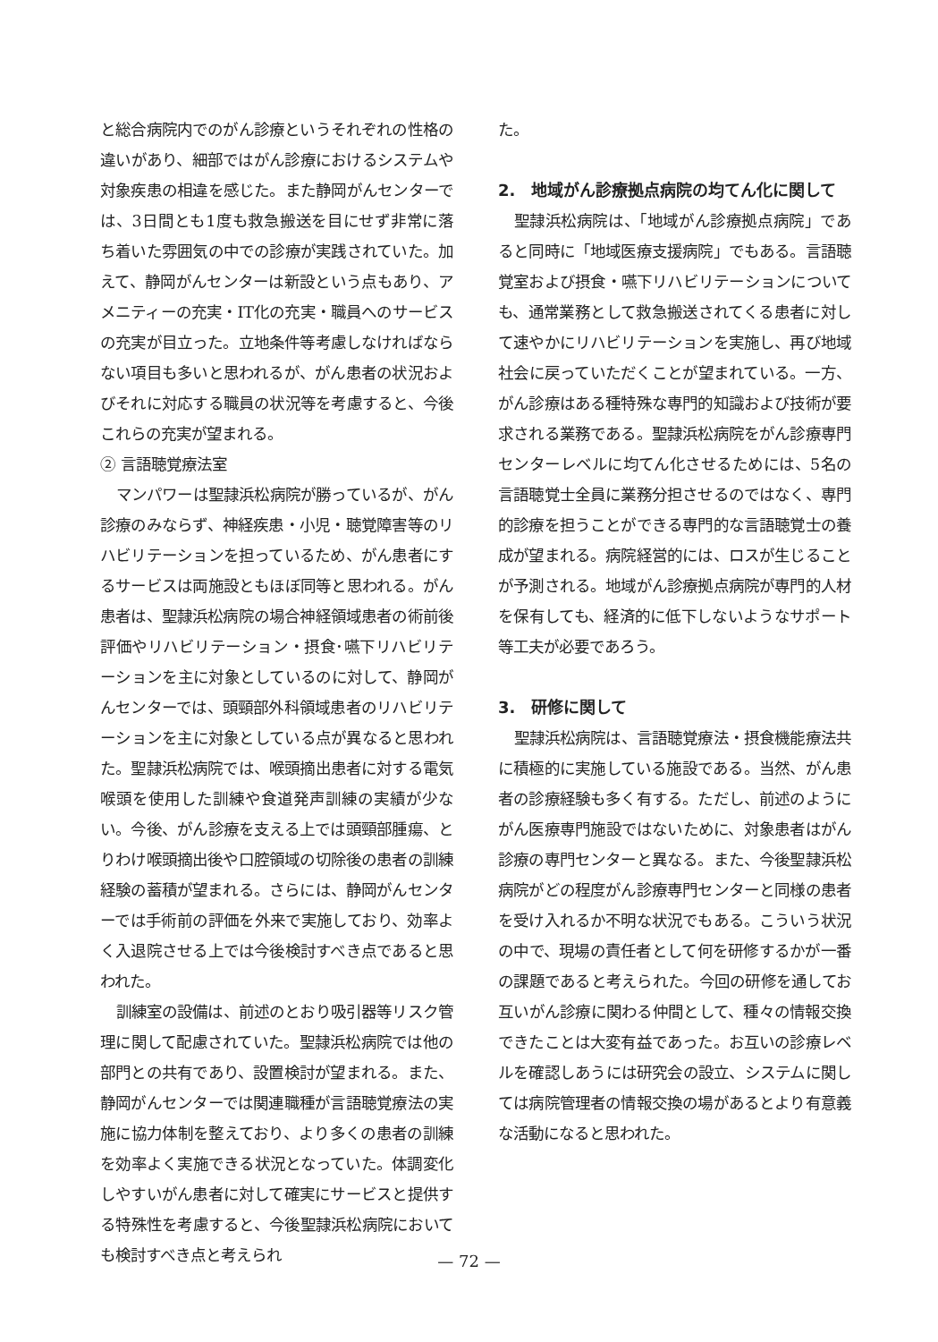と総合病院内でのがん診療というそれぞれの性格の違いがあり、細部ではがん診療におけるシステムや対象疾患の相違を感じた。また静岡がんセンターでは、3日間とも1度も救急搬送を目にせず非常に落ち着いた雰囲気の中での診療が実践されていた。加えて、静岡がんセンターは新設という点もあり、アメニティーの充実・IT化の充実・職員へのサービスの充実が目立った。立地条件等考慮しなければならない項目も多いと思われるが、がん患者の状況およびそれに対応する職員の状況等を考慮すると、今後これらの充実が望まれる。
② 言語聴覚療法室
マンパワーは聖隷浜松病院が勝っているが、がん診療のみならず、神経疾患・小児・聴覚障害等のリハビリテーションを担っているため、がん患者にするサービスは両施設ともほぼ同等と思われる。がん患者は、聖隷浜松病院の場合神経領域患者の術前後評価やリハビリテーション・摂食･嚥下リハビリテーションを主に対象としているのに対して、静岡がんセンターでは、頭頸部外科領域患者のリハビリテーションを主に対象としている点が異なると思われた。聖隷浜松病院では、喉頭摘出患者に対する電気喉頭を使用した訓練や食道発声訓練の実績が少ない。今後、がん診療を支える上では頭頸部腫瘍、とりわけ喉頭摘出後や口腔領域の切除後の患者の訓練経験の蓄積が望まれる。さらには、静岡がんセンターでは手術前の評価を外来で実施しており、効率よく入退院させる上では今後検討すべき点であると思われた。
訓練室の設備は、前述のとおり吸引器等リスク管理に関して配慮されていた。聖隷浜松病院では他の部門との共有であり、設置検討が望まれる。また、静岡がんセンターでは関連職種が言語聴覚療法の実施に協力体制を整えており、より多くの患者の訓練を効率よく実施できる状況となっていた。体調変化しやすいがん患者に対して確実にサービスと提供する特殊性を考慮すると、今後聖隷浜松病院においても検討すべき点と考えられ
た。
2.　地域がん診療拠点病院の均てん化に関して
聖隷浜松病院は、「地域がん診療拠点病院」であると同時に「地域医療支援病院」でもある。言語聴覚室および摂食・嚥下リハビリテーションについても、通常業務として救急搬送されてくる患者に対して速やかにリハビリテーションを実施し、再び地域社会に戻っていただくことが望まれている。一方、がん診療はある種特殊な専門的知識および技術が要求される業務である。聖隷浜松病院をがん診療専門センターレベルに均てん化させるためには、5名の言語聴覚士全員に業務分担させるのではなく、専門的診療を担うことができる専門的な言語聴覚士の養成が望まれる。病院経営的には、ロスが生じることが予測される。地域がん診療拠点病院が専門的人材を保有しても、経済的に低下しないようなサポート等工夫が必要であろう。
3.　研修に関して
聖隷浜松病院は、言語聴覚療法・摂食機能療法共に積極的に実施している施設である。当然、がん患者の診療経験も多く有する。ただし、前述のようにがん医療専門施設ではないために、対象患者はがん診療の専門センターと異なる。また、今後聖隷浜松病院がどの程度がん診療専門センターと同様の患者を受け入れるか不明な状況でもある。こういう状況の中で、現場の責任者として何を研修するかが一番の課題であると考えられた。今回の研修を通してお互いがん診療に関わる仲間として、種々の情報交換できたことは大変有益であった。お互いの診療レベルを確認しあうには研究会の設立、システムに関しては病院管理者の情報交換の場があるとより有意義な活動になると思われた。
— 72 —